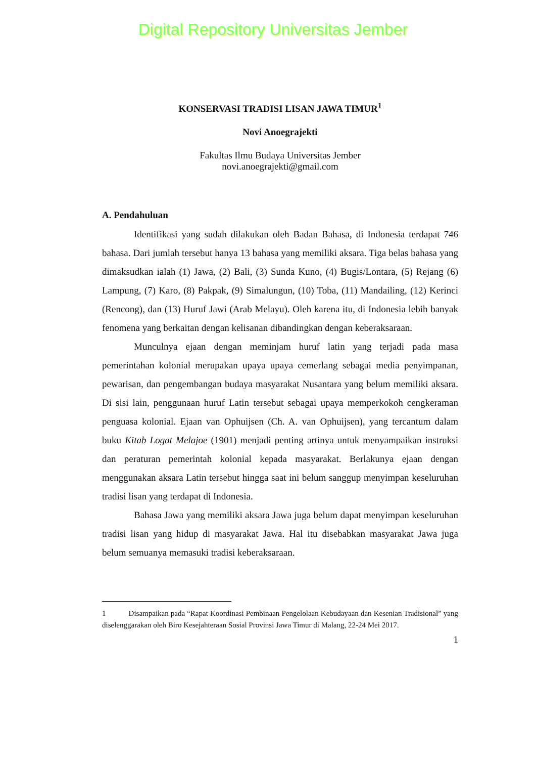Digital Repository Universitas Jember
KONSERVASI TRADISI LISAN JAWA TIMUR<sup>1</sup>
Novi Anoegrajekti
Fakultas Ilmu Budaya Universitas Jember
novi.anoegrajekti@gmail.com
A. Pendahuluan
Identifikasi yang sudah dilakukan oleh Badan Bahasa, di Indonesia terdapat 746 bahasa. Dari jumlah tersebut hanya 13 bahasa yang memiliki aksara. Tiga belas bahasa yang dimaksudkan ialah (1) Jawa, (2) Bali, (3) Sunda Kuno, (4) Bugis/Lontara, (5) Rejang (6) Lampung, (7) Karo, (8) Pakpak, (9) Simalungun, (10) Toba, (11) Mandailing, (12) Kerinci (Rencong), dan (13) Huruf Jawi (Arab Melayu). Oleh karena itu, di Indonesia lebih banyak fenomena yang berkaitan dengan kelisanan dibandingkan dengan keberaksaraan.
Munculnya ejaan dengan meminjam huruf latin yang terjadi pada masa pemerintahan kolonial merupakan upaya upaya cemerlang sebagai media penyimpanan, pewarisan, dan pengembangan budaya masyarakat Nusantara yang belum memiliki aksara. Di sisi lain, penggunaan huruf Latin tersebut sebagai upaya memperkokoh cengkeraman penguasa kolonial. Ejaan van Ophuijsen (Ch. A. van Ophuijsen), yang tercantum dalam buku Kitab Logat Melajoe (1901) menjadi penting artinya untuk menyampaikan instruksi dan peraturan pemerintah kolonial kepada masyarakat. Berlakunya ejaan dengan menggunakan aksara Latin tersebut hingga saat ini belum sanggup menyimpan keseluruhan tradisi lisan yang terdapat di Indonesia.
Bahasa Jawa yang memiliki aksara Jawa juga belum dapat menyimpan keseluruhan tradisi lisan yang hidup di masyarakat Jawa. Hal itu disebabkan masyarakat Jawa juga belum semuanya memasuki tradisi keberaksaraan.
1 Disampaikan pada “Rapat Koordinasi Pembinaan Pengelolaan Kebudayaan dan Kesenian Tradisional” yang diselenggarakan oleh Biro Kesejahteraan Sosial Provinsi Jawa Timur di Malang, 22-24 Mei 2017.
1